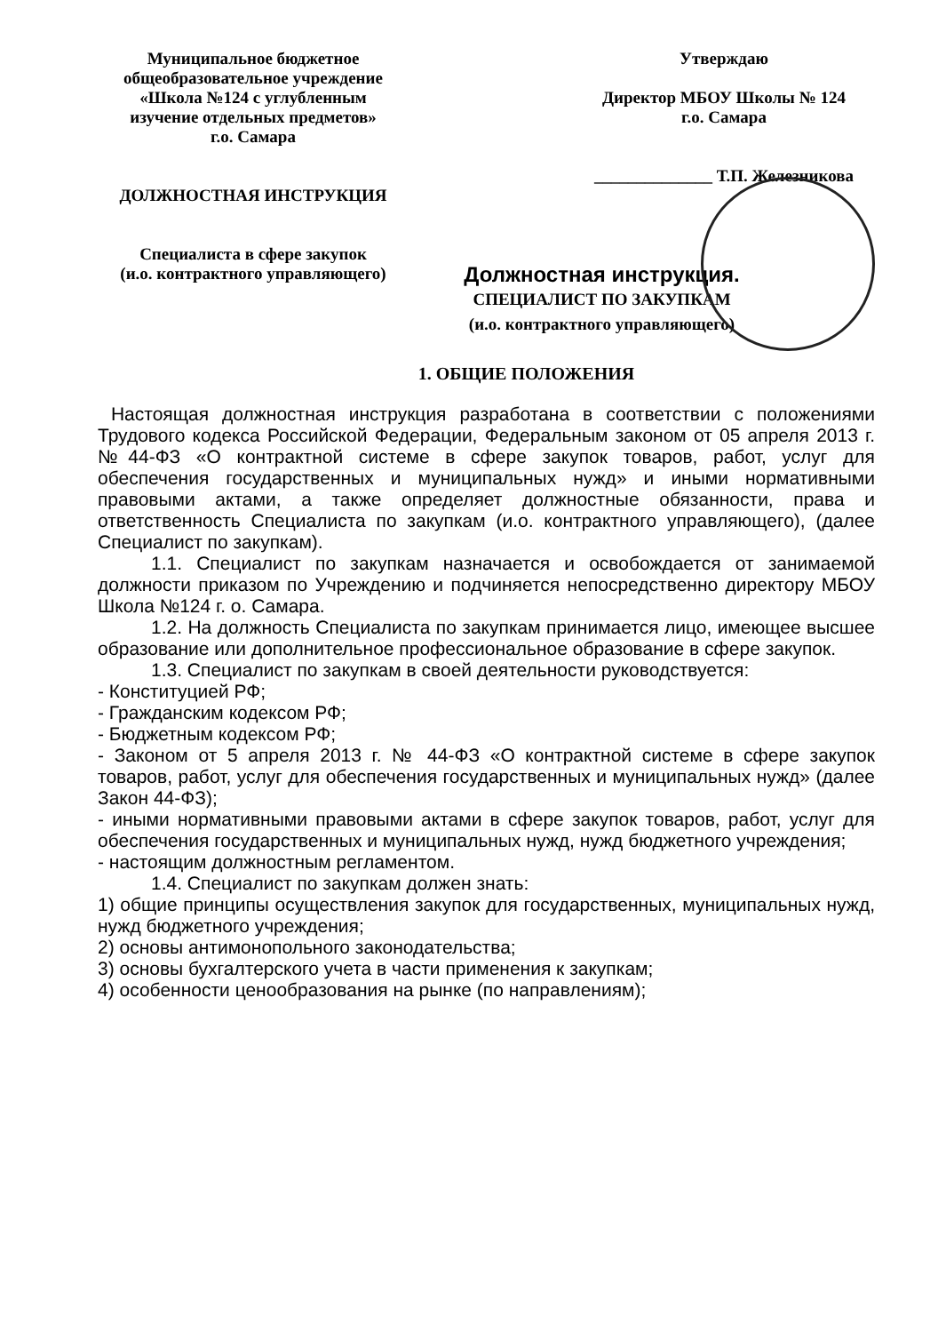Муниципальное бюджетное
общеобразовательное учреждение
«Школа №124 с углубленным
изучение отдельных предметов»
г.о. Самара
ДОЛЖНОСТНАЯ ИНСТРУКЦИЯ
Специалиста в сфере закупок
(и.о. контрактного управляющего)
Утверждаю
Директор МБОУ Школы № 124
г.о. Самара
______________ Т.П. Железникова
Должностная инструкция.
СПЕЦИАЛИСТ ПО ЗАКУПКАМ
(и.о. контрактного управляющего)
1. ОБЩИЕ ПОЛОЖЕНИЯ
Настоящая должностная инструкция разработана в соответствии с положениями Трудового кодекса Российской Федерации, Федеральным законом от 05 апреля 2013 г. №44-ФЗ «О контрактной системе в сфере закупок товаров, работ, услуг для обеспечения государственных и муниципальных нужд» и иными нормативными правовыми актами, а также определяет должностные обязанности, права и ответственность Специалиста по закупкам (и.о. контрактного управляющего), (далее Специалист по закупкам).
1.1. Специалист по закупкам назначается и освобождается от занимаемой должности приказом по Учреждению и подчиняется непосредственно директору МБОУ Школа №124 г. о. Самара.
1.2. На должность Специалиста по закупкам принимается лицо, имеющее высшее образование или дополнительное профессиональное образование в сфере закупок.
1.3. Специалист по закупкам в своей деятельности руководствуется:
- Конституцией РФ;
- Гражданским кодексом РФ;
- Бюджетным кодексом РФ;
- Законом от 5 апреля 2013 г. № 44-ФЗ «О контрактной системе в сфере закупок товаров, работ, услуг для обеспечения государственных и муниципальных нужд» (далее Закон 44-ФЗ);
- иными нормативными правовыми актами в сфере закупок товаров, работ, услуг для обеспечения государственных и муниципальных нужд, нужд бюджетного учреждения;
- настоящим должностным регламентом.
1.4. Специалист по закупкам должен знать:
1) общие принципы осуществления закупок для государственных, муниципальных нужд, нужд бюджетного учреждения;
2) основы антимонопольного законодательства;
3) основы бухгалтерского учета в части применения к закупкам;
4) особенности ценообразования на рынке (по направлениям);